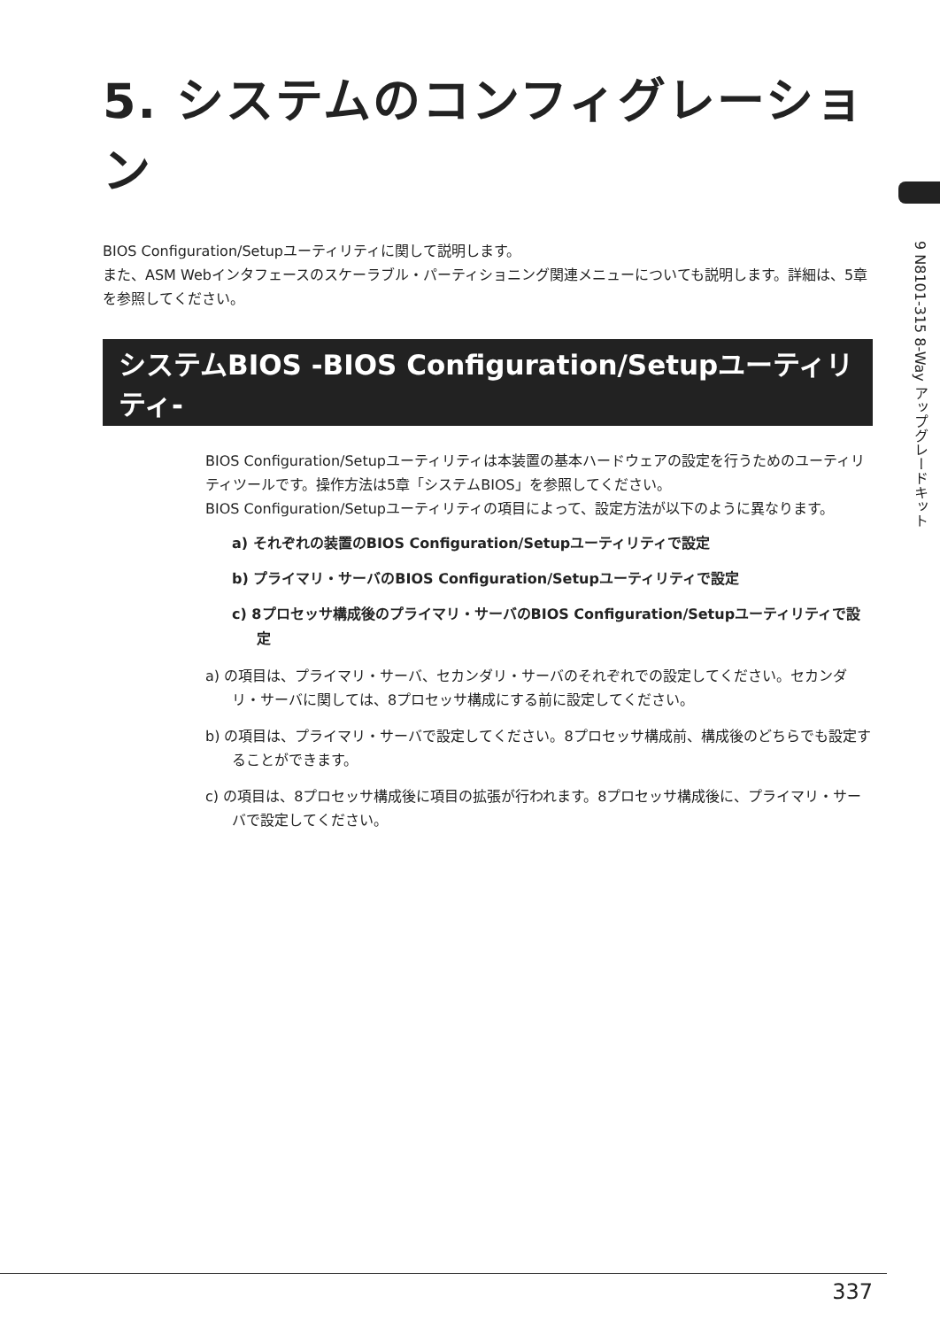5. システムのコンフィグレーション
BIOS Configuration/Setupユーティリティに関して説明します。
また、ASM Webインタフェースのスケーラブル・パーティショニング関連メニューについても説明します。詳細は、5章を参照してください。
システムBIOS -BIOS Configuration/Setupユーティリティ-
BIOS Configuration/Setupユーティリティは本装置の基本ハードウェアの設定を行うためのユーティリティツールです。操作方法は5章「システムBIOS」を参照してください。
BIOS Configuration/Setupユーティリティの項目によって、設定方法が以下のように異なります。
a) それぞれの装置のBIOS Configuration/Setupユーティリティで設定
b) プライマリ・サーバのBIOS Configuration/Setupユーティリティで設定
c) 8プロセッサ構成後のプライマリ・サーバのBIOS Configuration/Setupユーティリティで設定
a) の項目は、プライマリ・サーバ、セカンダリ・サーバのそれぞれでの設定してください。セカンダリ・サーバに関しては、8プロセッサ構成にする前に設定してください。
b) の項目は、プライマリ・サーバで設定してください。8プロセッサ構成前、構成後のどちらでも設定することができます。
c) の項目は、8プロセッサ構成後に項目の拡張が行われます。8プロセッサ構成後に、プライマリ・サーバで設定してください。
9 N8101-315 8-Way アップグレードキット
337